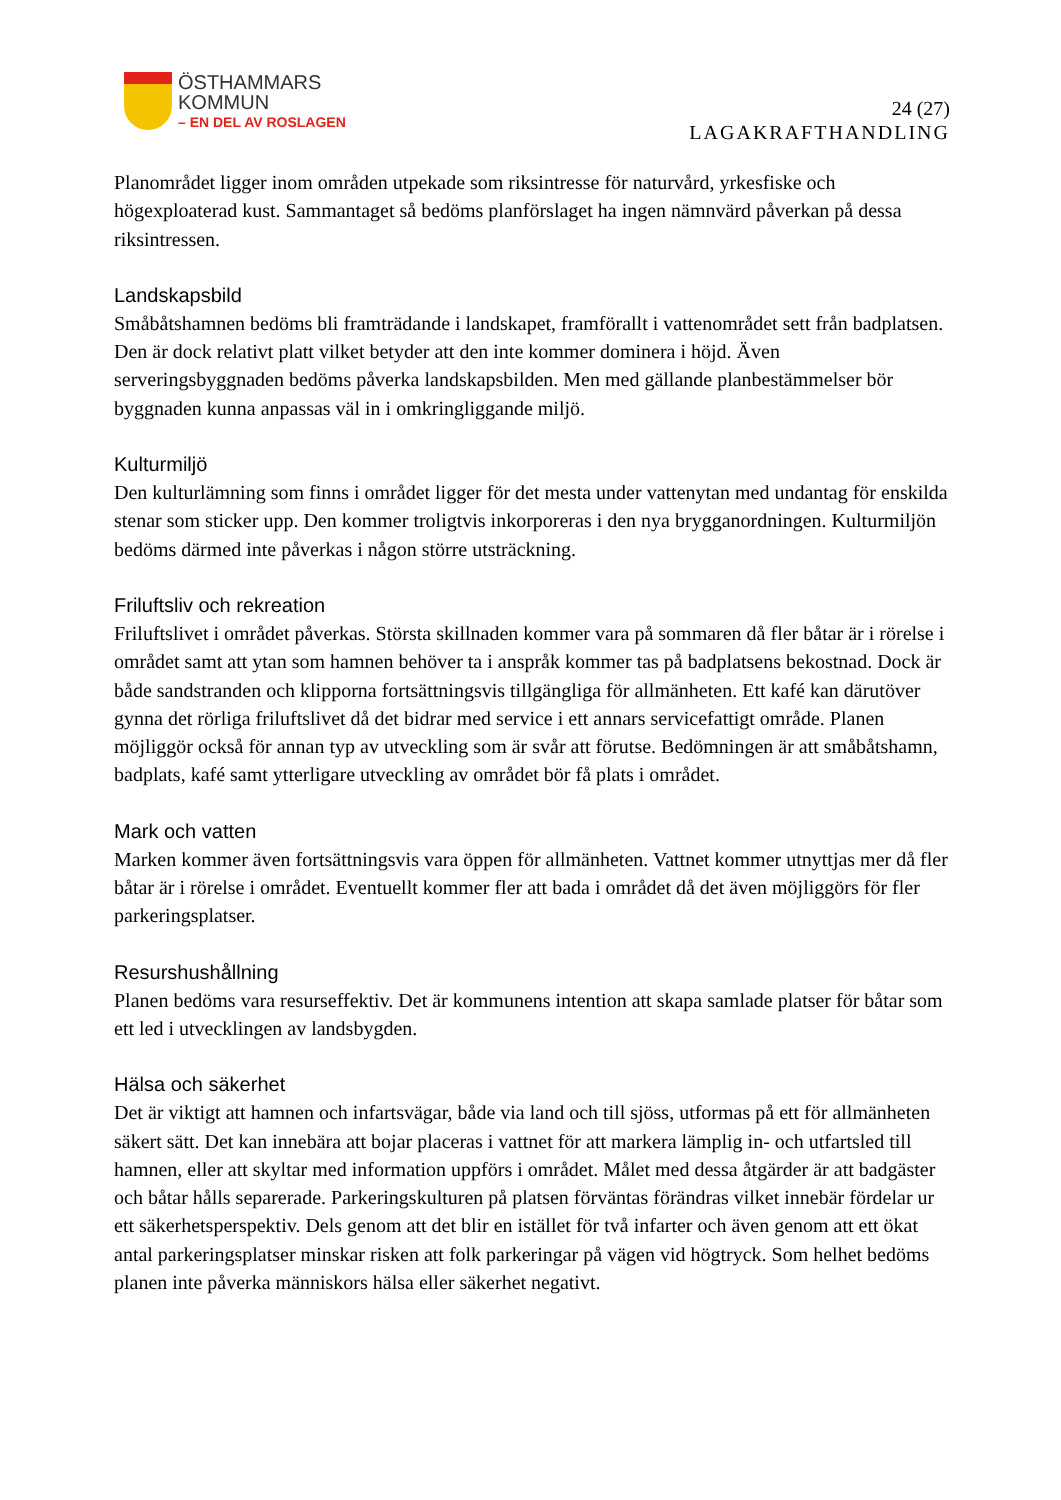ÖSTHAMMARS
KOMMUN
– EN DEL AV ROSLAGEN
24 (27)
LAGAKRAFTHANDLING
Planområdet ligger inom områden utpekade som riksintresse för naturvård, yrkesfiske och högexploaterad kust. Sammantaget så bedöms planförslaget ha ingen nämnvärd påverkan på dessa riksintressen.
Landskapsbild
Småbåtshamnen bedöms bli framträdande i landskapet, framförallt i vattenområdet sett från badplatsen. Den är dock relativt platt vilket betyder att den inte kommer dominera i höjd. Även serveringsbyggnaden bedöms påverka landskapsbilden. Men med gällande planbestämmelser bör byggnaden kunna anpassas väl in i omkringliggande miljö.
Kulturmiljö
Den kulturlämning som finns i området ligger för det mesta under vattenytan med undantag för enskilda stenar som sticker upp. Den kommer troligtvis inkorporeras i den nya brygganordningen. Kulturmiljön bedöms därmed inte påverkas i någon större utsträckning.
Friluftsliv och rekreation
Friluftslivet i området påverkas. Största skillnaden kommer vara på sommaren då fler båtar är i rörelse i området samt att ytan som hamnen behöver ta i anspråk kommer tas på badplatsens bekostnad. Dock är både sandstranden och klipporna fortsättningsvis tillgängliga för allmänheten. Ett kafé kan därutöver gynna det rörliga friluftslivet då det bidrar med service i ett annars servicefattigt område. Planen möjliggör också för annan typ av utveckling som är svår att förutse. Bedömningen är att småbåtshamn, badplats, kafé samt ytterligare utveckling av området bör få plats i området.
Mark och vatten
Marken kommer även fortsättningsvis vara öppen för allmänheten. Vattnet kommer utnyttjas mer då fler båtar är i rörelse i området. Eventuellt kommer fler att bada i området då det även möjliggörs för fler parkeringsplatser.
Resurshushållning
Planen bedöms vara resurseffektiv. Det är kommunens intention att skapa samlade platser för båtar som ett led i utvecklingen av landsbygden.
Hälsa och säkerhet
Det är viktigt att hamnen och infartsvägar, både via land och till sjöss, utformas på ett för allmänheten säkert sätt. Det kan innebära att bojar placeras i vattnet för att markera lämplig in- och utfartsled till hamnen, eller att skyltar med information uppförs i området. Målet med dessa åtgärder är att badgäster och båtar hålls separerade. Parkeringskulturen på platsen förväntas förändras vilket innebär fördelar ur ett säkerhetsperspektiv. Dels genom att det blir en istället för två infarter och även genom att ett ökat antal parkeringsplatser minskar risken att folk parkeringar på vägen vid högtryck. Som helhet bedöms planen inte påverka människors hälsa eller säkerhet negativt.